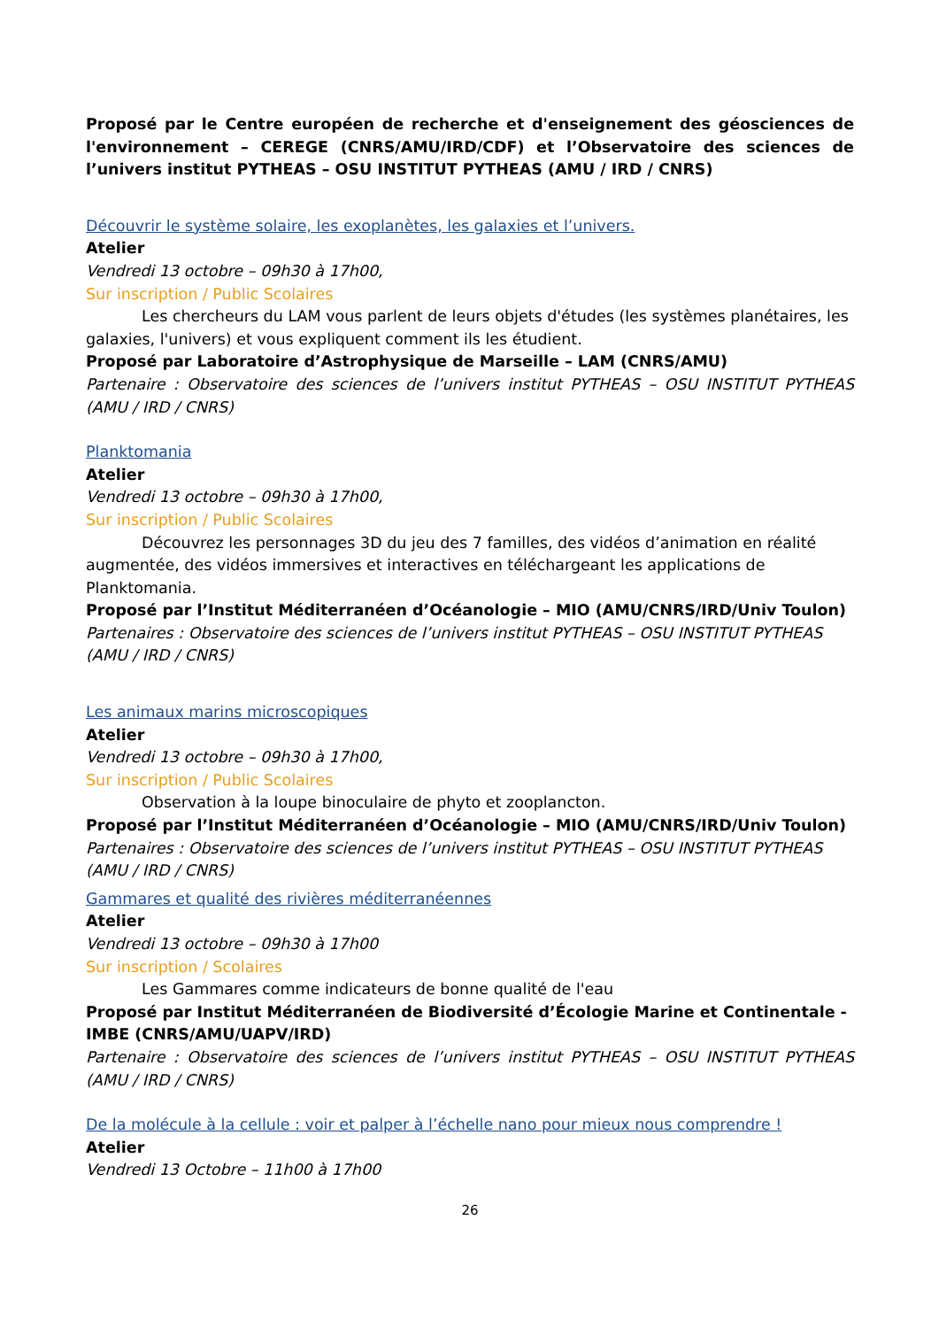Proposé par le Centre européen de recherche et d'enseignement des géosciences de l'environnement – CEREGE (CNRS/AMU/IRD/CDF) et l’Observatoire des sciences de l’univers institut PYTHEAS – OSU INSTITUT PYTHEAS (AMU / IRD / CNRS)
Découvrir le système solaire, les exoplanètes, les galaxies et l’univers.
Atelier
Vendredi 13 octobre – 09h30 à 17h00,
Sur inscription / Public Scolaires
Les chercheurs du LAM vous parlent de leurs objets d'études (les systèmes planétaires, les galaxies, l'univers) et vous expliquent comment ils les étudient.
Proposé par Laboratoire d’Astrophysique de Marseille – LAM (CNRS/AMU)
Partenaire : Observatoire des sciences de l’univers institut PYTHEAS – OSU INSTITUT PYTHEAS (AMU / IRD / CNRS)
Planktomania
Atelier
Vendredi 13 octobre – 09h30 à 17h00,
Sur inscription / Public Scolaires
Découvrez les personnages 3D du jeu des 7 familles, des vidéos d’animation en réalité augmentée, des vidéos immersives et interactives en téléchargeant les applications de Planktomania.
Proposé par l’Institut Méditerranéen d’Océanologie – MIO (AMU/CNRS/IRD/Univ Toulon)
Partenaires : Observatoire des sciences de l’univers institut PYTHEAS – OSU INSTITUT PYTHEAS (AMU / IRD / CNRS)
Les animaux marins microscopiques
Atelier
Vendredi 13 octobre – 09h30 à 17h00,
Sur inscription / Public Scolaires
Observation à la loupe binoculaire de phyto et zooplancton.
Proposé par l’Institut Méditerranéen d’Océanologie – MIO (AMU/CNRS/IRD/Univ Toulon)
Partenaires : Observatoire des sciences de l’univers institut PYTHEAS – OSU INSTITUT PYTHEAS (AMU / IRD / CNRS)
Gammares et qualité des rivières méditerranéennes
Atelier
Vendredi 13 octobre – 09h30 à 17h00
Sur inscription / Scolaires
Les Gammares comme indicateurs de bonne qualité de l'eau
Proposé par Institut Méditerranéen de Biodiversité d’Écologie Marine et Continentale - IMBE (CNRS/AMU/UAPV/IRD)
Partenaire : Observatoire des sciences de l’univers institut PYTHEAS – OSU INSTITUT PYTHEAS (AMU / IRD / CNRS)
De la molécule à la cellule : voir et palper à l’échelle nano pour mieux nous comprendre !
Atelier
Vendredi 13 Octobre – 11h00 à 17h00
26